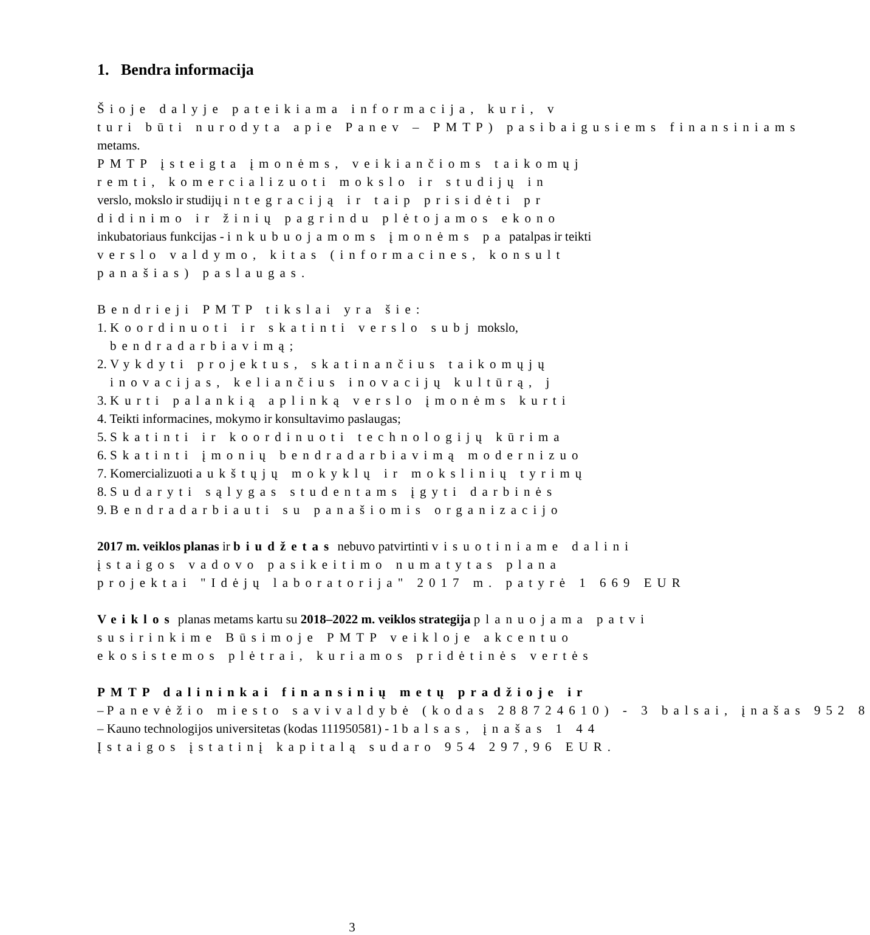1. Bendra informacija
Šioje dalyje pateikiama informacija, kuri, v
turi būti nurodyta apie Panev – PMTP) pasibaigusiems finansiniams
metams.
PMTP įsteigta įmonėms, veikiančioms taikomųj
remti, komercializuoti mokslo ir studijų in
verslo, mokslo ir studijų integraciją ir taip prisidėti pr
didinimo ir žinių pagrindu plėtojamos ekono
inkubatoriaus funkcijas - inkubuojamoms įmonėms pa patalpas ir teikti
verslo valdymo, kitas (informacines, konsult
panašias) paslaugas.
Bendrieji PMTP tikslai yra šie:
1. Koordinuoti ir skatinti verslo subj mokslo,
bendradarbiavimą;
2. Vykdyti projektus, skatinančius taikomųjų
inovacijas, keliančius inovacijų kultūrą, j
3. Kurti palankią aplinką verslo įmonėms kurti
4. Teikti informacines, mokymo ir konsultavimo paslaugas;
5. Skatinti ir koordinuoti technologijų kūrima
6. Skatinti įmonių bendradarbiavimą modernizuo
7. Komercializuoti aukštųjų mokyklų ir mokslinių tyrimų
8. Sudaryti sąlygas studentams įgyti darbinės
9. Bendradarbiauti su panašiomis organizacijo
2017 m. veiklos planas ir biudžetas nebuvo patvirtinti visuotiniame dalini
įstaigos vadovo pasikeitimo numatytas plana
projektai "Idėjų laboratorija" 2017 m. patyrė 1 669 EUR
Veiklos planas metams kartu su 2018–2022 m. veiklos strategija planuojama patvi
susirinkime Būsimoje PMTP veikloje akcentuo
ekosistemos plėtrai, kuriamos pridėtinės vertės
PMTP dalininkai finansinių metų pradžioje ir
– Panevėžio miesto savivaldybė (kodas 288724610) - 3 balsai, įnašas 952 8
– Kauno technologijos universitetas (kodas 111950581) - 1 balsas, įnašas 1 44
Įstaigos įstatinį kapitalą sudaro 954 297,96 EUR.
3